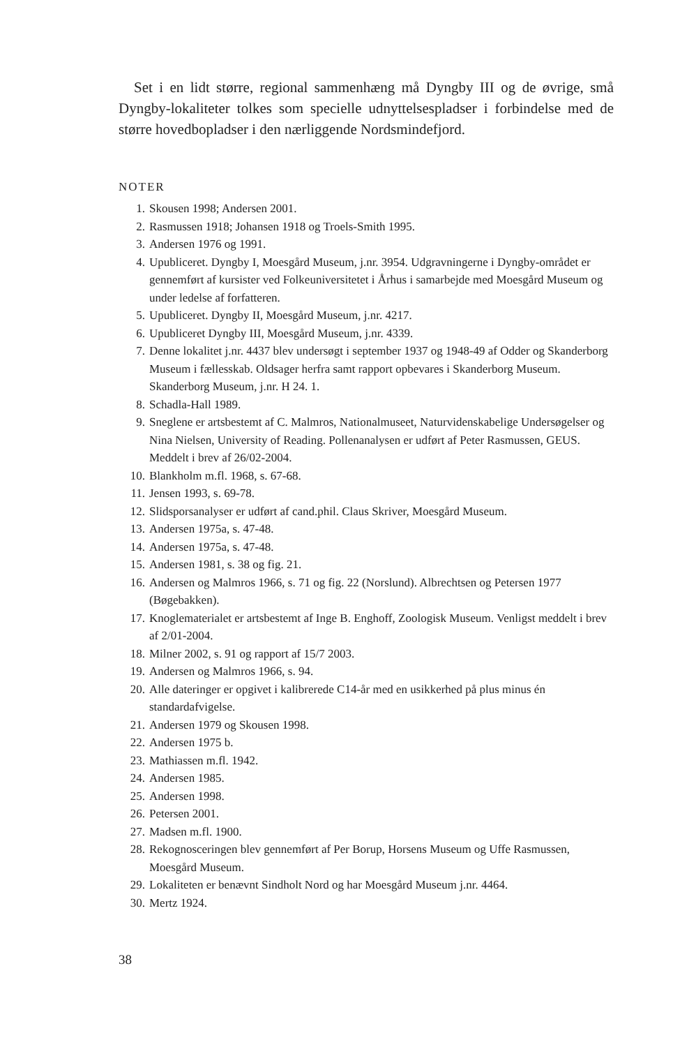Set i en lidt større, regional sammenhæng må Dyngby III og de øvrige, små Dyngby-lokaliteter tolkes som specielle udnyttelsespladser i forbindelse med de større hovedbopladser i den nærliggende Nordsmindefjord.
NOTER
1. Skousen 1998; Andersen 2001.
2. Rasmussen 1918; Johansen 1918 og Troels-Smith 1995.
3. Andersen 1976 og 1991.
4. Upubliceret. Dyngby I, Moesgård Museum, j.nr. 3954. Udgravningerne i Dyngby-området er gennemført af kursister ved Folkeuniversitetet i Århus i samarbejde med Moesgård Museum og under ledelse af forfatteren.
5. Upubliceret. Dyngby II, Moesgård Museum, j.nr. 4217.
6. Upubliceret Dyngby III, Moesgård Museum, j.nr. 4339.
7. Denne lokalitet j.nr. 4437 blev undersøgt i september 1937 og 1948-49 af Odder og Skanderborg Museum i fællesskab. Oldsager herfra samt rapport opbevares i Skanderborg Museum. Skanderborg Museum, j.nr. H 24. 1.
8. Schadla-Hall 1989.
9. Sneglene er artsbestemt af C. Malmros, Nationalmuseet, Naturvidenskabelige Undersøgelser og Nina Nielsen, University of Reading. Pollenanalysen er udført af Peter Rasmussen, GEUS. Meddelt i brev af 26/02-2004.
10. Blankholm m.fl. 1968, s. 67-68.
11. Jensen 1993, s. 69-78.
12. Slidsporsanalyser er udført af cand.phil. Claus Skriver, Moesgård Museum.
13. Andersen 1975a, s. 47-48.
14. Andersen 1975a, s. 47-48.
15. Andersen 1981, s. 38 og fig. 21.
16. Andersen og Malmros 1966, s. 71 og fig. 22 (Norslund). Albrechtsen og Petersen 1977 (Bøgebakken).
17. Knoglematerialet er artsbestemt af Inge B. Enghoff, Zoologisk Museum. Venligst meddelt i brev af 2/01-2004.
18. Milner 2002, s. 91 og rapport af 15/7 2003.
19. Andersen og Malmros 1966, s. 94.
20. Alle dateringer er opgivet i kalibrerede C14-år med en usikkerhed på plus minus én standardafvigelse.
21. Andersen 1979 og Skousen 1998.
22. Andersen 1975 b.
23. Mathiassen m.fl. 1942.
24. Andersen 1985.
25. Andersen 1998.
26. Petersen 2001.
27. Madsen m.fl. 1900.
28. Rekognosceringen blev gennemført af Per Borup, Horsens Museum og Uffe Rasmussen, Moesgård Museum.
29. Lokaliteten er benævnt Sindholt Nord og har Moesgård Museum j.nr. 4464.
30. Mertz 1924.
38